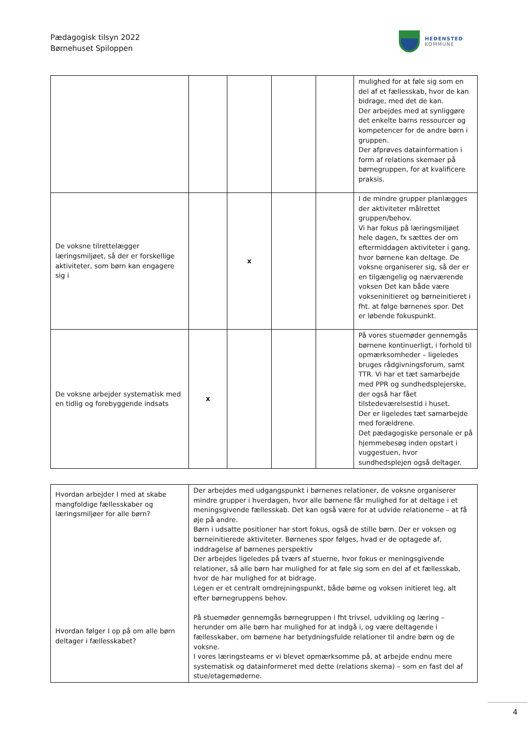Pædagogisk tilsyn 2022
Børnehuset Spiloppen
HEDENSTED
KOMMUNE
| | | | | | mulighed for at føle sig som en del af et fællesskab, hvor de kan bidrage, med det de kan. Der arbejdes med at synliggøre det enkelte barns ressourcer og kompetencer for de andre børn i gruppen. Der afprøves datainformation i form af relations skemaer på børnegruppen, for at kvalificere praksis. |
| De voksne tilrettelægger læringsmiljøet, så der er forskellige aktiviteter, som børn kan engagere sig i | | x | | | I de mindre grupper planlægges der aktiviteter målrettet gruppen/behov. Vi har fokus på læringsmiljøet hele dagen, fx sættes der om eftermiddagen aktiviteter i gang, hvor børnene kan deltage. De voksne organiserer sig, så der er en tilgængelig og nærværende voksen Det kan både være vokseninitieret og børneinitieret i fht. at følge børnenes spor. Det er løbende fokuspunkt. |
| De voksne arbejder systematisk med en tidlig og forebyggende indsats | x | | | | På vores stuemøder gennemgås børnene kontinuerligt, i forhold til opmærksomheder – ligeledes bruges rådgivningsforum, samt TTR. Vi har et tæt samarbejde med PPR og sundhedsplejerske, der også har fået tilstedeværelsestid i huset. Der er ligeledes tæt samarbejde med forældrene. Det pædagogiske personale er på hjemmebesøg inden opstart i vuggestuen, hvor sundhedsplejen også deltager. |
| Hvordan arbejder I med at skabe mangfoldige fællesskaber og læringsmiljøer for alle børn? Hvordan følger I op på om alle børn deltager i fællesskabet? | Der arbejdes med udgangspunkt i børnenes relationer, de voksne organiserer mindre grupper i hverdagen, hvor alle børnene får mulighed for at deltage i et meningsgivende fællesskab. Det kan også være for at udvide relationerne – at få øje på andre. Børn i udsatte positioner har stort fokus, også de stille børn. Der er voksen og børneinitierede aktiviteter. Børnenes spor følges, hvad er de optagede af, inddragelse af børnenes perspektiv Der arbejdes ligeledes på tværs af stuerne, hvor fokus er meningsgivende relationer, så alle børn har mulighed for at føle sig som en del af et fællesskab, hvor de har mulighed for at bidrage. Legen er et centralt omdrejningspunkt, både børne og voksen initieret leg, alt efter børnegruppens behov. På stuemøder gennemgås børnegruppen i fht trivsel, udvikling og læring – herunder om alle børn har mulighed for at indgå i, og være deltagende i fællesskaber, om børnene har betydningsfulde relationer til andre børn og de voksne. I vores læringsteams er vi blevet opmærksomme på, at arbejde endnu mere systematisk og datainformeret med dette (relations skema) – som en fast del af stue/etagemøderne. |
4